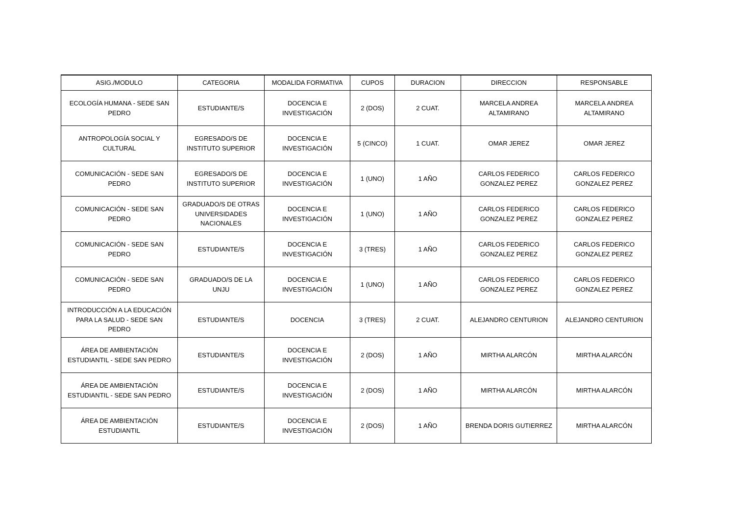| ASIG./MODULO | CATEGORIA | MODALIDA FORMATIVA | CUPOS | DURACION | DIRECCION | RESPONSABLE |
| --- | --- | --- | --- | --- | --- | --- |
| ECOLOGÍA HUMANA - SEDE SAN PEDRO | ESTUDIANTE/S | DOCENCIA E INVESTIGACIÓN | 2 (DOS) | 2 CUAT. | MARCELA ANDREA ALTAMIRANO | MARCELA ANDREA ALTAMIRANO |
| ANTROPOLOGÍA SOCIAL Y CULTURAL | EGRESADO/S DE INSTITUTO SUPERIOR | DOCENCIA E INVESTIGACIÓN | 5 (CINCO) | 1 CUAT. | OMAR JEREZ | OMAR JEREZ |
| COMUNICACIÓN - SEDE SAN PEDRO | EGRESADO/S DE INSTITUTO SUPERIOR | DOCENCIA E INVESTIGACIÓN | 1 (UNO) | 1 AÑO | CARLOS FEDERICO GONZALEZ PEREZ | CARLOS FEDERICO GONZALEZ PEREZ |
| COMUNICACIÓN - SEDE SAN PEDRO | GRADUADO/S DE OTRAS UNIVERSIDADES NACIONALES | DOCENCIA E INVESTIGACIÓN | 1 (UNO) | 1 AÑO | CARLOS FEDERICO GONZALEZ PEREZ | CARLOS FEDERICO GONZALEZ PEREZ |
| COMUNICACIÓN - SEDE SAN PEDRO | ESTUDIANTE/S | DOCENCIA E INVESTIGACIÓN | 3 (TRES) | 1 AÑO | CARLOS FEDERICO GONZALEZ PEREZ | CARLOS FEDERICO GONZALEZ PEREZ |
| COMUNICACIÓN - SEDE SAN PEDRO | GRADUADO/S DE LA UNJU | DOCENCIA E INVESTIGACIÓN | 1 (UNO) | 1 AÑO | CARLOS FEDERICO GONZALEZ PEREZ | CARLOS FEDERICO GONZALEZ PEREZ |
| INTRODUCCIÓN A LA EDUCACIÓN PARA LA SALUD - SEDE SAN PEDRO | ESTUDIANTE/S | DOCENCIA | 3 (TRES) | 2 CUAT. | ALEJANDRO CENTURION | ALEJANDRO CENTURION |
| ÁREA DE AMBIENTACIÓN ESTUDIANTIL - SEDE SAN PEDRO | ESTUDIANTE/S | DOCENCIA E INVESTIGACIÓN | 2 (DOS) | 1 AÑO | MIRTHA ALARCÓN | MIRTHA ALARCÓN |
| ÁREA DE AMBIENTACIÓN ESTUDIANTIL - SEDE SAN PEDRO | ESTUDIANTE/S | DOCENCIA E INVESTIGACIÓN | 2 (DOS) | 1 AÑO | MIRTHA ALARCÓN | MIRTHA ALARCÓN |
| ÁREA DE AMBIENTACIÓN ESTUDIANTIL | ESTUDIANTE/S | DOCENCIA E INVESTIGACIÓN | 2 (DOS) | 1 AÑO | BRENDA DORIS GUTIERREZ | MIRTHA ALARCÓN |